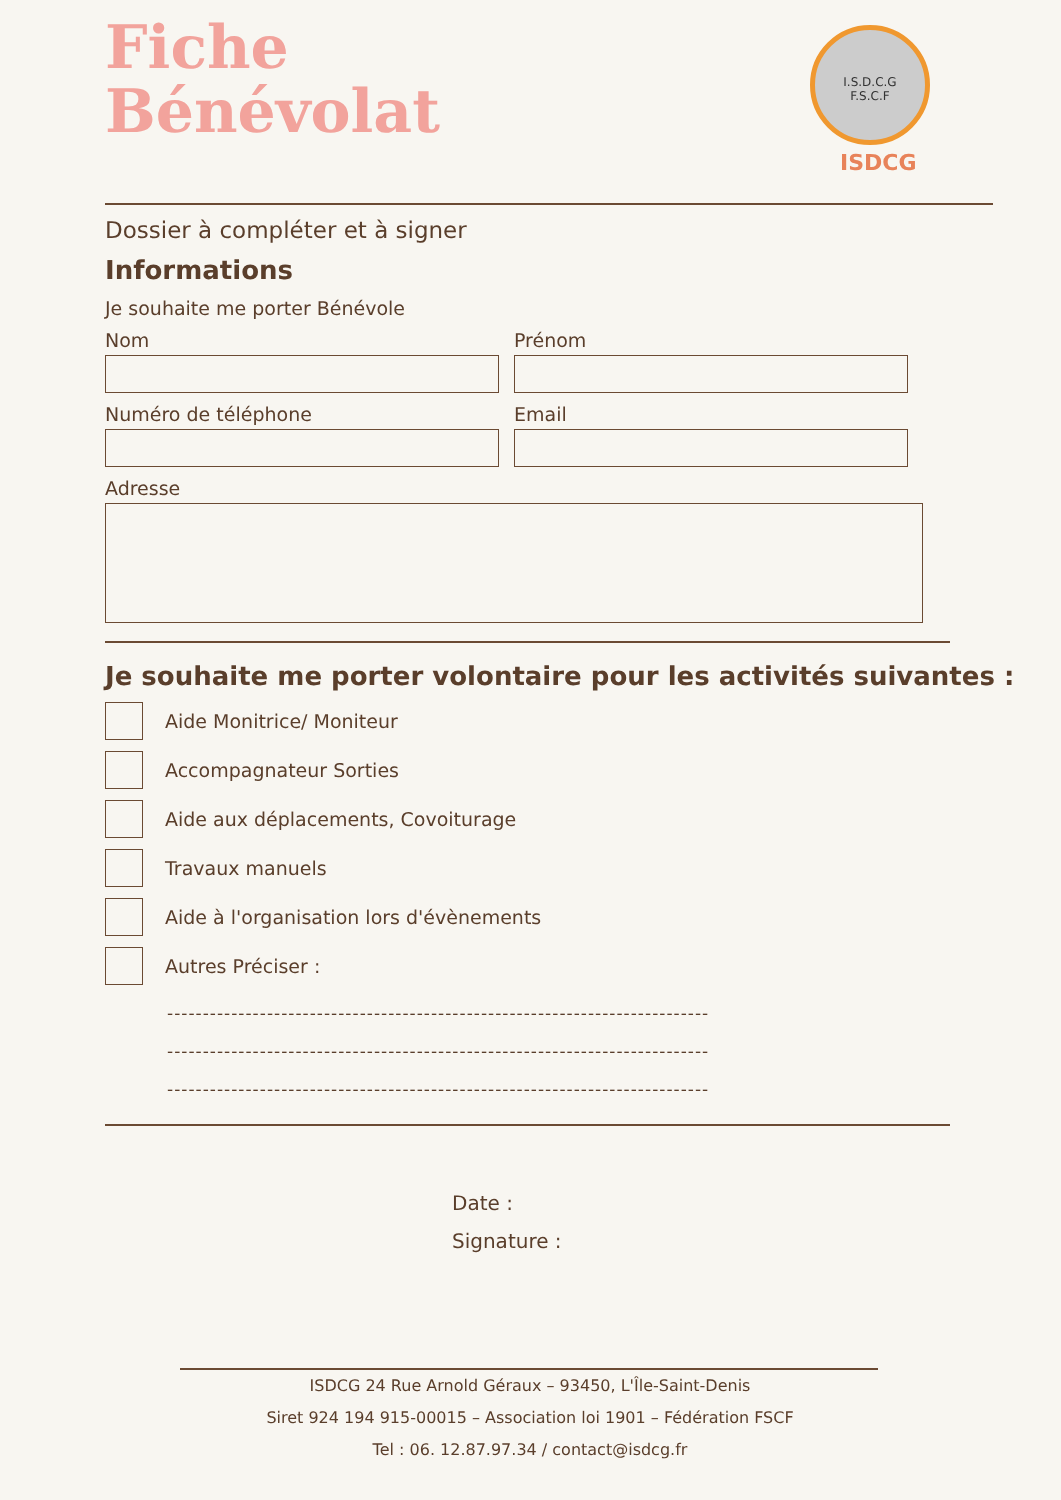Fiche
Bénévolat
I.S.D.C.G
F.S.C.F
ISDCG
Dossier à compléter et à signer
Informations
Je souhaite me porter Bénévole
Nom Prénom
Numéro de téléphone Email
Adresse
Je souhaite me porter volontaire pour les activités suivantes :
Aide Monitrice/ Moniteur
Accompagnateur Sorties
Aide aux déplacements, Covoiturage
Travaux manuels
Aide à l'organisation lors d'évènements
Autres Préciser :
----------------------------------------------------------------------------
----------------------------------------------------------------------------
----------------------------------------------------------------------------
Date :
Signature :
ISDCG 24 Rue Arnold Géraux – 93450, L'Île-Saint-Denis
Siret 924 194 915-00015 – Association loi 1901 – Fédération FSCF
Tel : 06. 12.87.97.34 / contact@isdcg.fr